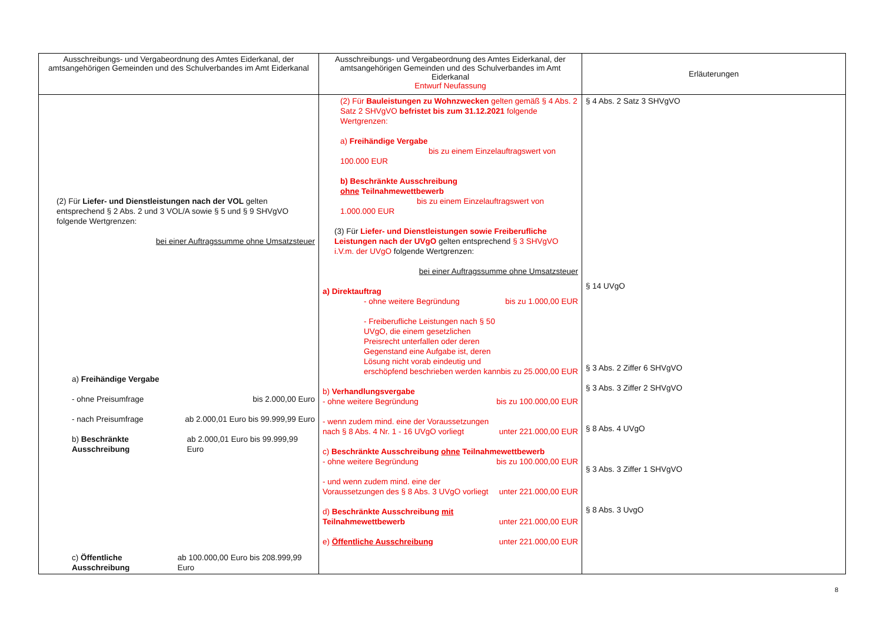| Ausschreibungs- und Vergabeordnung des Amtes Eiderkanal, der amtsangehörigen Gemeinden und des Schulverbandes im Amt Eiderkanal | Ausschreibungs- und Vergabeordnung des Amtes Eiderkanal, der amtsangehörigen Gemeinden und des Schulverbandes im Amt Eiderkanal Entwurf Neufassung | Erläuterungen |
| --- | --- | --- |
| (2) Für Liefer- und Dienstleistungen nach der VOL gelten entsprechend § 2 Abs. 2 und 3 VOL/A sowie § 5 und § 9 SHVgVO folgende Wertgrenzen: bei einer Auftragssumme ohne Umsatzsteuer a) Freihändige Vergabe - ohne Preisumfrage bis 2.000,00 Euro - nach Preisumfrage ab 2.000,01 Euro bis 99.999,99 Euro b) Beschränkte Ausschreibung ab 2.000,01 Euro bis 99.999,99 Euro c) Öffentliche Ausschreibung ab 100.000,00 Euro bis 208.999,99 Euro | (2) Für Bauleistungen zu Wohnzwecken gelten gemäß § 4 Abs. 2 Satz 2 SHVgVO befristet bis zum 31.12.2021 folgende Wertgrenzen: a) Freihändige Vergabe bis zu einem Einzelauftragswert von 100.000 EUR b) Beschränkte Ausschreibung ohne Teilnahmewettbewerb bis zu einem Einzelauftragswert von 1.000.000 EUR (3) Für Liefer- und Dienstleistungen sowie Freiberufliche Leistungen nach der UVgO gelten entsprechend § 3 SHVgVO i.V.m. der UVgO folgende Wertgrenzen: bei einer Auftragssumme ohne Umsatzsteuer a) Direktauftrag - ohne weitere Begründung bis zu 1.000,00 EUR - Freiberufliche Leistungen nach § 50 UVgO, die einem gesetzlichen Preisrecht unterfallen oder deren Gegenstand eine Aufgabe ist, deren Lösung nicht vorab eindeutig und erschöpfend beschrieben werden kann bis zu 25.000,00 EUR b) Verhandlungsvergabe - ohne weitere Begründung bis zu 100.000,00 EUR - wenn zudem mind. eine der Voraussetzungen nach § 8 Abs. 4 Nr. 1 - 16 UVgO vorliegt unter 221.000,00 EUR c) Beschränkte Ausschreibung ohne Teilnahmewettbewerb - ohne weitere Begründung bis zu 100.000,00 EUR - und wenn zudem mind. eine der Voraussetzungen des § 8 Abs. 3 UVgO vorliegt unter 221.000,00 EUR d) Beschränkte Ausschreibung mit Teilnahmewettbewerb unter 221.000,00 EUR e) Öffentliche Ausschreibung unter 221.000,00 EUR | § 4 Abs. 2 Satz 3 SHVgVO § 14 UVgO § 3 Abs. 2 Ziffer 6 SHVgVO § 3 Abs. 3 Ziffer 2 SHVgVO § 8 Abs. 4 UVgO § 3 Abs. 3 Ziffer 1 SHVgVO § 8 Abs. 3 UvgO |
8